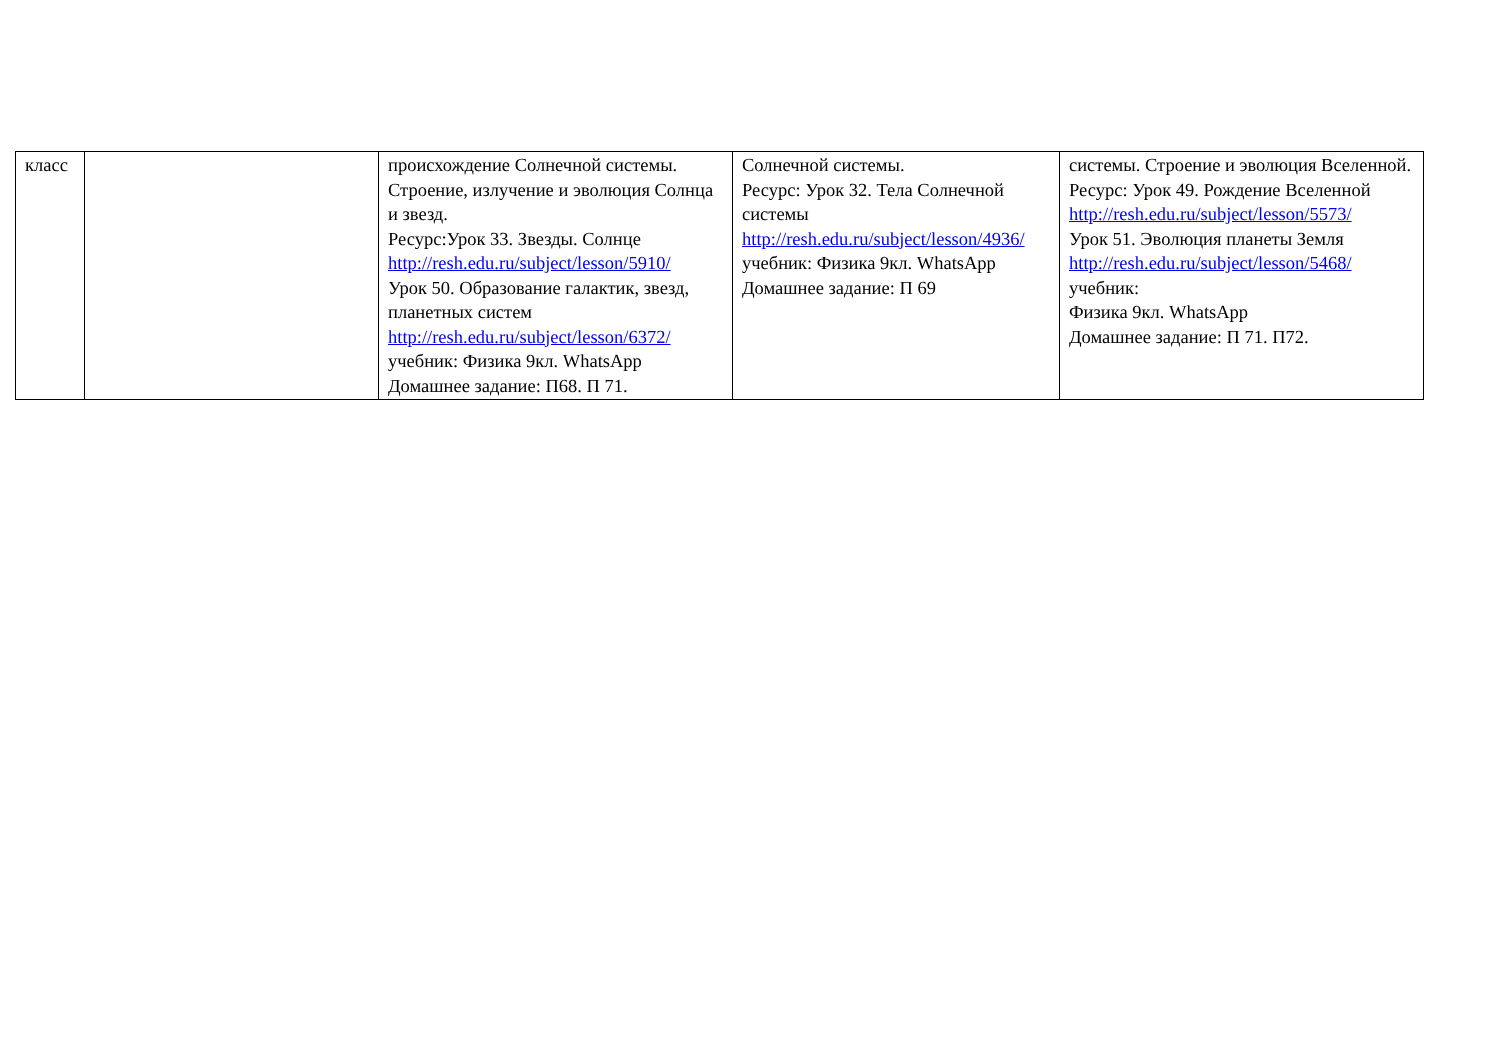| класс | | происхождение Солнечной системы. Строение, излучение и эволюция Солнца и звезд. Ресурс:Урок 33. Звезды. Солнце http://resh.edu.ru/subject/lesson/5910/ Урок 50. Образование галактик, звезд, планетных систем http://resh.edu.ru/subject/lesson/6372/ учебник: Физика 9кл. WhatsApp Домашнее задание: П68. П 71. | Солнечной системы. Ресурс: Урок 32. Тела Солнечной системы http://resh.edu.ru/subject/lesson/4936/ учебник: Физика 9кл. WhatsApp Домашнее задание: П 69 | системы. Строение и эволюция Вселенной. Ресурс: Урок 49. Рождение Вселенной http://resh.edu.ru/subject/lesson/5573/ Урок 51. Эволюция планеты Земля http://resh.edu.ru/subject/lesson/5468/ учебник: Физика 9кл. WhatsApp Домашнее задание: П 71. П72. |